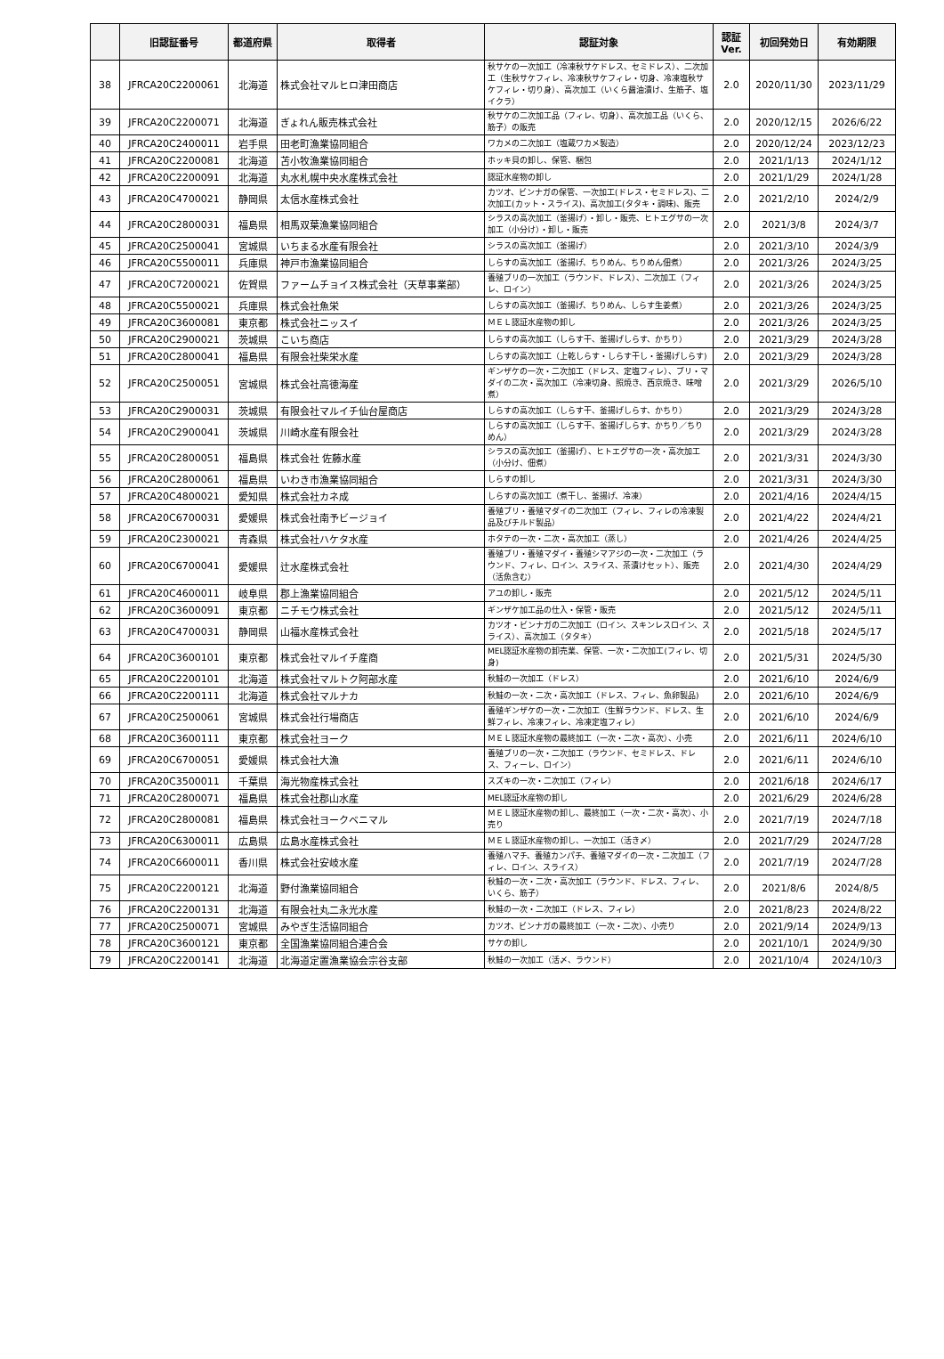| | 旧認証番号 | 都道府県 | 取得者 | 認証対象 | 認証 Ver. | 初回発効日 | 有効期限 |
| --- | --- | --- | --- | --- | --- | --- | --- |
| 38 | JFRCA20C2200061 | 北海道 | 株式会社マルヒロ津田商店 | 秋サケの一次加工（冷凍秋サケドレス、セミドレス）、二次加工（生秋サケフィレ、冷凍秋サケフィレ・切身、冷凍塩秋サケフィレ・切り身）、高次加工（いくら醤油漬け、生筋子、塩イクラ） | 2.0 | 2020/11/30 | 2023/11/29 |
| 39 | JFRCA20C2200071 | 北海道 | ぎょれん販売株式会社 | 秋サケの二次加工品（フィレ、切身）、高次加工品（いくら、筋子）の販売 | 2.0 | 2020/12/15 | 2026/6/22 |
| 40 | JFRCA20C2400011 | 岩手県 | 田老町漁業協同組合 | ワカメの二次加工（塩蔵ワカメ製造） | 2.0 | 2020/12/24 | 2023/12/23 |
| 41 | JFRCA20C2200081 | 北海道 | 苫小牧漁業協同組合 | ホッキ貝の卸し、保管、梱包 | 2.0 | 2021/1/13 | 2024/1/12 |
| 42 | JFRCA20C2200091 | 北海道 | 丸水札幌中央水産株式会社 | 認証水産物の卸し | 2.0 | 2021/1/29 | 2024/1/28 |
| 43 | JFRCA20C4700021 | 静岡県 | 太信水産株式会社 | カツオ、ビンナガの保管、一次加工(ドレス・セミドレス)、二次加工(カット・スライス)、高次加工(タタキ・調味)、販売 | 2.0 | 2021/2/10 | 2024/2/9 |
| 44 | JFRCA20C2800031 | 福島県 | 相馬双葉漁業協同組合 | シラスの高次加工（釜揚げ）・卸し・販売、ヒトエグサの一次加工（小分け）・卸し・販売 | 2.0 | 2021/3/8 | 2024/3/7 |
| 45 | JFRCA20C2500041 | 宮城県 | いちまる水産有限会社 | シラスの高次加工（釜揚げ） | 2.0 | 2021/3/10 | 2024/3/9 |
| 46 | JFRCA20C5500011 | 兵庫県 | 神戸市漁業協同組合 | しらすの高次加工（釜揚げ、ちりめん、ちりめん佃煮） | 2.0 | 2021/3/26 | 2024/3/25 |
| 47 | JFRCA20C7200021 | 佐賀県 | ファームチョイス株式会社（天草事業部） | 養殖ブリの一次加工（ラウンド、ドレス）、二次加工（フィレ、ロイン） | 2.0 | 2021/3/26 | 2024/3/25 |
| 48 | JFRCA20C5500021 | 兵庫県 | 株式会社魚栄 | しらすの高次加工（釜揚げ、ちりめん、しらす生姜煮） | 2.0 | 2021/3/26 | 2024/3/25 |
| 49 | JFRCA20C3600081 | 東京都 | 株式会社ニッスイ | ＭＥＬ認証水産物の卸し | 2.0 | 2021/3/26 | 2024/3/25 |
| 50 | JFRCA20C2900021 | 茨城県 | こいち商店 | しらすの高次加工（しらす干、釜揚げしらす、かちり） | 2.0 | 2021/3/29 | 2024/3/28 |
| 51 | JFRCA20C2800041 | 福島県 | 有限会社柴栄水産 | しらすの高次加工（上乾しらす・しらす干し・釜揚げしらす) | 2.0 | 2021/3/29 | 2024/3/28 |
| 52 | JFRCA20C2500051 | 宮城県 | 株式会社高徳海産 | ギンザケの一次・二次加工（ドレス、定塩フィレ）、ブリ・マダイの二次・高次加工（冷凍切身、照焼き、西京焼き、味噌煮） | 2.0 | 2021/3/29 | 2026/5/10 |
| 53 | JFRCA20C2900031 | 茨城県 | 有限会社マルイチ仙台屋商店 | しらすの高次加工（しらす干、釜揚げしらす、かちり） | 2.0 | 2021/3/29 | 2024/3/28 |
| 54 | JFRCA20C2900041 | 茨城県 | 川崎水産有限会社 | しらすの高次加工（しらす干、釜揚げしらす、かちり／ちりめん） | 2.0 | 2021/3/29 | 2024/3/28 |
| 55 | JFRCA20C2800051 | 福島県 | 株式会社 佐藤水産 | シラスの高次加工（釜揚げ）、ヒトエグサの一次・高次加工（小分け、佃煮） | 2.0 | 2021/3/31 | 2024/3/30 |
| 56 | JFRCA20C2800061 | 福島県 | いわき市漁業協同組合 | しらすの卸し | 2.0 | 2021/3/31 | 2024/3/30 |
| 57 | JFRCA20C4800021 | 愛知県 | 株式会社カネ成 | しらすの高次加工（煮干し、釜揚げ、冷凍） | 2.0 | 2021/4/16 | 2024/4/15 |
| 58 | JFRCA20C6700031 | 愛媛県 | 株式会社南予ビージョイ | 養殖ブリ・養殖マダイの二次加工（フィレ、フィレの冷凍製品及びチルド製品） | 2.0 | 2021/4/22 | 2024/4/21 |
| 59 | JFRCA20C2300021 | 青森県 | 株式会社ハケタ水産 | ホタテの一次・二次・高次加工（蒸し） | 2.0 | 2021/4/26 | 2024/4/25 |
| 60 | JFRCA20C6700041 | 愛媛県 | 辻水産株式会社 | 養殖ブリ・養殖マダイ・養殖シマアジの一次・二次加工（ラウンド、フィレ、ロイン、スライス、茶漬けセット）、販売（活魚含む） | 2.0 | 2021/4/30 | 2024/4/29 |
| 61 | JFRCA20C4600011 | 岐阜県 | 郡上漁業協同組合 | アユの卸し・販売 | 2.0 | 2021/5/12 | 2024/5/11 |
| 62 | JFRCA20C3600091 | 東京都 | ニチモウ株式会社 | ギンザケ加工品の仕入・保管・販売 | 2.0 | 2021/5/12 | 2024/5/11 |
| 63 | JFRCA20C4700031 | 静岡県 | 山福水産株式会社 | カツオ・ビンナガの二次加工（ロイン、スキンレスロイン、スライス）、高次加工（タタキ） | 2.0 | 2021/5/18 | 2024/5/17 |
| 64 | JFRCA20C3600101 | 東京都 | 株式会社マルイチ産商 | MEL認証水産物の卸売業、保管、一次・二次加工(フィレ、切身) | 2.0 | 2021/5/31 | 2024/5/30 |
| 65 | JFRCA20C2200101 | 北海道 | 株式会社マルトク阿部水産 | 秋鮭の一次加工（ドレス） | 2.0 | 2021/6/10 | 2024/6/9 |
| 66 | JFRCA20C2200111 | 北海道 | 株式会社マルナカ | 秋鮭の一次・二次・高次加工（ドレス、フィレ、魚卵製品) | 2.0 | 2021/6/10 | 2024/6/9 |
| 67 | JFRCA20C2500061 | 宮城県 | 株式会社行場商店 | 養殖ギンザケの一次・二次加工（生鮮ラウンド、ドレス、生鮮フィレ、冷凍フィレ、冷凍定塩フィレ） | 2.0 | 2021/6/10 | 2024/6/9 |
| 68 | JFRCA20C3600111 | 東京都 | 株式会社ヨーク | ＭＥＬ認証水産物の最終加工（一次・二次・高次）、小売 | 2.0 | 2021/6/11 | 2024/6/10 |
| 69 | JFRCA20C6700051 | 愛媛県 | 株式会社大漁 | 養殖ブリの一次・二次加工（ラウンド、セミドレス、ドレス、フィーレ、ロイン） | 2.0 | 2021/6/11 | 2024/6/10 |
| 70 | JFRCA20C3500011 | 千葉県 | 海光物産株式会社 | スズキの一次・二次加工（フィレ） | 2.0 | 2021/6/18 | 2024/6/17 |
| 71 | JFRCA20C2800071 | 福島県 | 株式会社郡山水産 | MEL認証水産物の卸し | 2.0 | 2021/6/29 | 2024/6/28 |
| 72 | JFRCA20C2800081 | 福島県 | 株式会社ヨークベニマル | ＭＥＬ認証水産物の卸し、最終加工（一次・二次・高次）、小売り | 2.0 | 2021/7/19 | 2024/7/18 |
| 73 | JFRCA20C6300011 | 広島県 | 広島水産株式会社 | ＭＥＬ認証水産物の卸し、一次加工（活き〆） | 2.0 | 2021/7/29 | 2024/7/28 |
| 74 | JFRCA20C6600011 | 香川県 | 株式会社安岐水産 | 養殖ハマチ、養殖カンパチ、養殖マダイの一次・二次加工（フィレ、ロイン、スライス） | 2.0 | 2021/7/19 | 2024/7/28 |
| 75 | JFRCA20C2200121 | 北海道 | 野付漁業協同組合 | 秋鮭の一次・二次・高次加工（ラウンド、ドレス、フィレ、いくら、筋子） | 2.0 | 2021/8/6 | 2024/8/5 |
| 76 | JFRCA20C2200131 | 北海道 | 有限会社丸二永光水産 | 秋鮭の一次・二次加工（ドレス、フィレ） | 2.0 | 2021/8/23 | 2024/8/22 |
| 77 | JFRCA20C2500071 | 宮城県 | みやぎ生活協同組合 | カツオ、ビンナガの最終加工（一次・二次）、小売り | 2.0 | 2021/9/14 | 2024/9/13 |
| 78 | JFRCA20C3600121 | 東京都 | 全国漁業協同組合連合会 | サケの卸し | 2.0 | 2021/10/1 | 2024/9/30 |
| 79 | JFRCA20C2200141 | 北海道 | 北海道定置漁業協会宗谷支部 | 秋鮭の一次加工（活〆、ラウンド） | 2.0 | 2021/10/4 | 2024/10/3 |